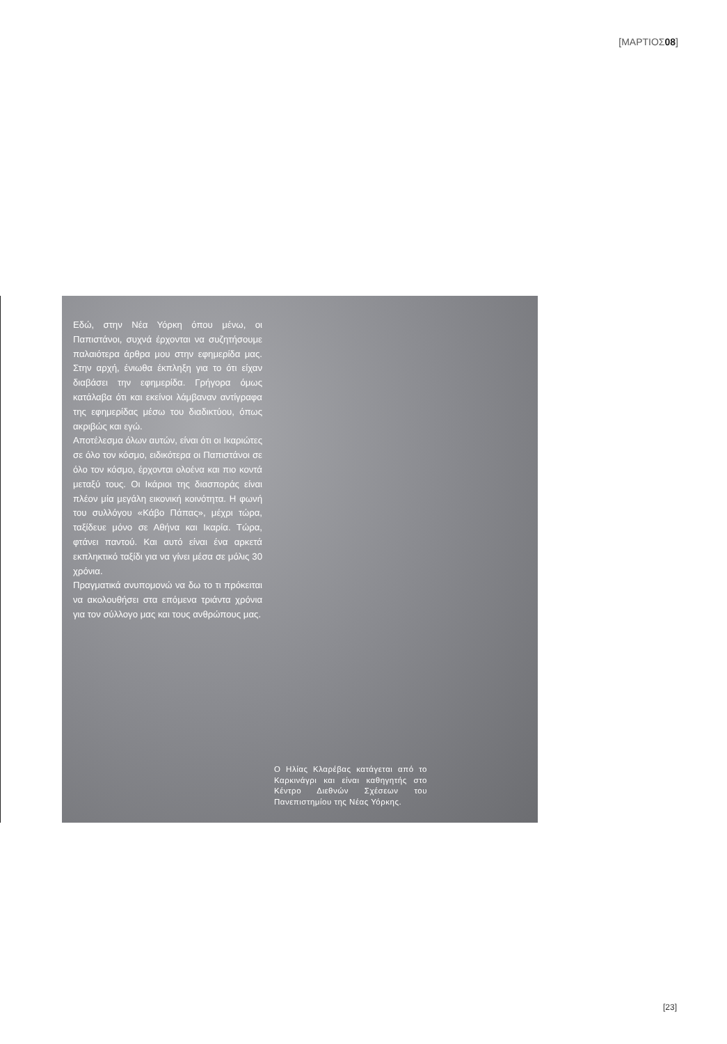[ΜΑΡΤΙΟΣ08]
Εδώ, στην Νέα Υόρκη όπου μένω, οι Παπιστάνοι, συχνά έρχονται να συζητήσουμε παλαιότερα άρθρα μου στην εφημερίδα μας. Στην αρχή, ένιωθα έκπληξη για το ότι είχαν διαβάσει την εφημερίδα. Γρήγορα όμως κατάλαβα ότι και εκείνοι λάμβαναν αντίγραφα της εφημερίδας μέσω του διαδικτύου, όπως ακριβώς και εγώ.
Αποτέλεσμα όλων αυτών, είναι ότι οι Ικαριώτες σε όλο τον κόσμο, ειδικότερα οι Παπιστάνοι σε όλο τον κόσμο, έρχονται ολοένα και πιο κοντά μεταξύ τους. Οι Ικάριοι της διασποράς είναι πλέον μία μεγάλη εικονική κοινότητα. Η φωνή του συλλόγου «Κάβο Πάπας», μέχρι τώρα, ταξίδευε μόνο σε Αθήνα και Ικαρία. Τώρα, φτάνει παντού. Και αυτό είναι ένα αρκετά εκπληκτικό ταξίδι για να γίνει μέσα σε μόλις 30 χρόνια.
Πραγματικά ανυπομονώ να δω το τι πρόκειται να ακολουθήσει στα επόμενα τριάντα χρόνια για τον σύλλογο μας και τους ανθρώπους μας.
Ο Ηλίας Κλαρέβας κατάγεται από το Καρκινάγρι και είναι καθηγητής στο Κέντρο Διεθνών Σχέσεων του Πανεπιστημίου της Νέας Υόρκης.
[23]